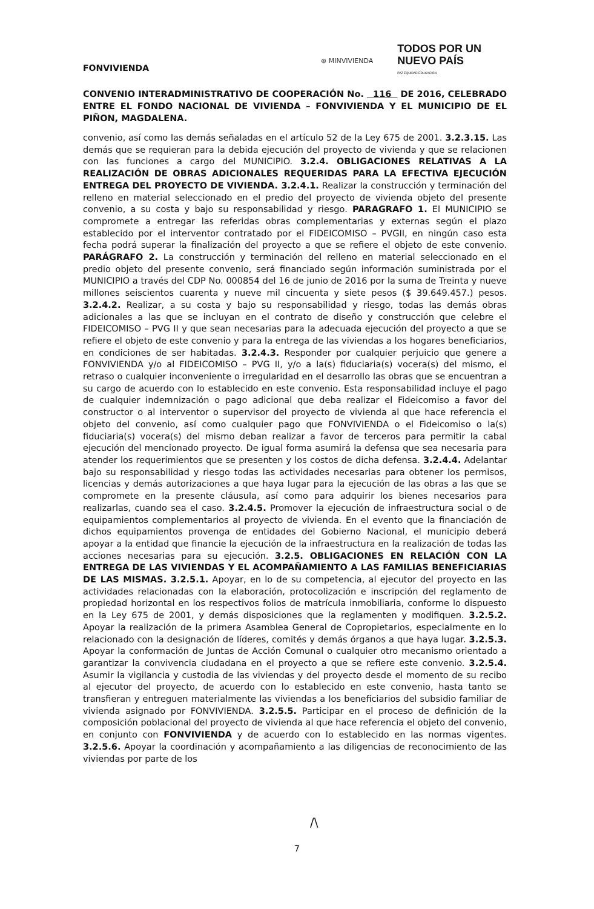⊛ MINVIVIENDA
TODOS POR UN
NUEVO PAÍS
PAZ EQUIDAD EDUCACIÓN
FONVIVIENDA
CONVENIO INTERADMINISTRATIVO DE COOPERACIÓN No. 116 DE 2016, CELEBRADO ENTRE EL FONDO NACIONAL DE VIVIENDA – FONVIVIENDA Y EL MUNICIPIO DE EL PIÑON, MAGDALENA.
convenio, así como las demás señaladas en el artículo 52 de la Ley 675 de 2001. 3.2.3.15. Las demás que se requieran para la debida ejecución del proyecto de vivienda y que se relacionen con las funciones a cargo del MUNICIPIO. 3.2.4. OBLIGACIONES RELATIVAS A LA REALIZACIÓN DE OBRAS ADICIONALES REQUERIDAS PARA LA EFECTIVA EJECUCIÓN ENTREGA DEL PROYECTO DE VIVIENDA. 3.2.4.1. Realizar la construcción y terminación del relleno en material seleccionado en el predio del proyecto de vivienda objeto del presente convenio, a su costa y bajo su responsabilidad y riesgo. PARAGRAFO 1. El MUNICIPIO se compromete a entregar las referidas obras complementarias y externas según el plazo establecido por el interventor contratado por el FIDEICOMISO – PVGII, en ningún caso esta fecha podrá superar la finalización del proyecto a que se refiere el objeto de este convenio. PARÁGRAFO 2. La construcción y terminación del relleno en material seleccionado en el predio objeto del presente convenio, será financiado según información suministrada por el MUNICIPIO a través del CDP No. 000854 del 16 de junio de 2016 por la suma de Treinta y nueve millones seiscientos cuarenta y nueve mil cincuenta y siete pesos ($ 39.649.457.) pesos. 3.2.4.2. Realizar, a su costa y bajo su responsabilidad y riesgo, todas las demás obras adicionales a las que se incluyan en el contrato de diseño y construcción que celebre el FIDEICOMISO – PVG II y que sean necesarias para la adecuada ejecución del proyecto a que se refiere el objeto de este convenio y para la entrega de las viviendas a los hogares beneficiarios, en condiciones de ser habitadas. 3.2.4.3. Responder por cualquier perjuicio que genere a FONVIVIENDA y/o al FIDEICOMISO – PVG II, y/o a la(s) fiduciaria(s) vocera(s) del mismo, el retraso o cualquier inconveniente o irregularidad en el desarrollo las obras que se encuentran a su cargo de acuerdo con lo establecido en este convenio. Esta responsabilidad incluye el pago de cualquier indemnización o pago adicional que deba realizar el Fideicomiso a favor del constructor o al interventor o supervisor del proyecto de vivienda al que hace referencia el objeto del convenio, así como cualquier pago que FONVIVIENDA o el Fideicomiso o la(s) fiduciaria(s) vocera(s) del mismo deban realizar a favor de terceros para permitir la cabal ejecución del mencionado proyecto. De igual forma asumirá la defensa que sea necesaria para atender los requerimientos que se presenten y los costos de dicha defensa. 3.2.4.4. Adelantar bajo su responsabilidad y riesgo todas las actividades necesarias para obtener los permisos, licencias y demás autorizaciones a que haya lugar para la ejecución de las obras a las que se compromete en la presente cláusula, así como para adquirir los bienes necesarios para realizarlas, cuando sea el caso. 3.2.4.5. Promover la ejecución de infraestructura social o de equipamientos complementarios al proyecto de vivienda. En el evento que la financiación de dichos equipamientos provenga de entidades del Gobierno Nacional, el municipio deberá apoyar a la entidad que financie la ejecución de la infraestructura en la realización de todas las acciones necesarias para su ejecución. 3.2.5. OBLIGACIONES EN RELACIÓN CON LA ENTREGA DE LAS VIVIENDAS Y EL ACOMPAÑAMIENTO A LAS FAMILIAS BENEFICIARIAS DE LAS MISMAS. 3.2.5.1. Apoyar, en lo de su competencia, al ejecutor del proyecto en las actividades relacionadas con la elaboración, protocolización e inscripción del reglamento de propiedad horizontal en los respectivos folios de matrícula inmobiliaria, conforme lo dispuesto en la Ley 675 de 2001, y demás disposiciones que la reglamenten y modifiquen. 3.2.5.2. Apoyar la realización de la primera Asamblea General de Copropietarios, especialmente en lo relacionado con la designación de líderes, comités y demás órganos a que haya lugar. 3.2.5.3. Apoyar la conformación de Juntas de Acción Comunal o cualquier otro mecanismo orientado a garantizar la convivencia ciudadana en el proyecto a que se refiere este convenio. 3.2.5.4. Asumir la vigilancia y custodia de las viviendas y del proyecto desde el momento de su recibo al ejecutor del proyecto, de acuerdo con lo establecido en este convenio, hasta tanto se transfieran y entreguen materialmente las viviendas a los beneficiarios del subsidio familiar de vivienda asignado por FONVIVIENDA. 3.2.5.5. Participar en el proceso de definición de la composición poblacional del proyecto de vivienda al que hace referencia el objeto del convenio, en conjunto con FONVIVIENDA y de acuerdo con lo establecido en las normas vigentes. 3.2.5.6. Apoyar la coordinación y acompañamiento a las diligencias de reconocimiento de las viviendas por parte de los
/\
7